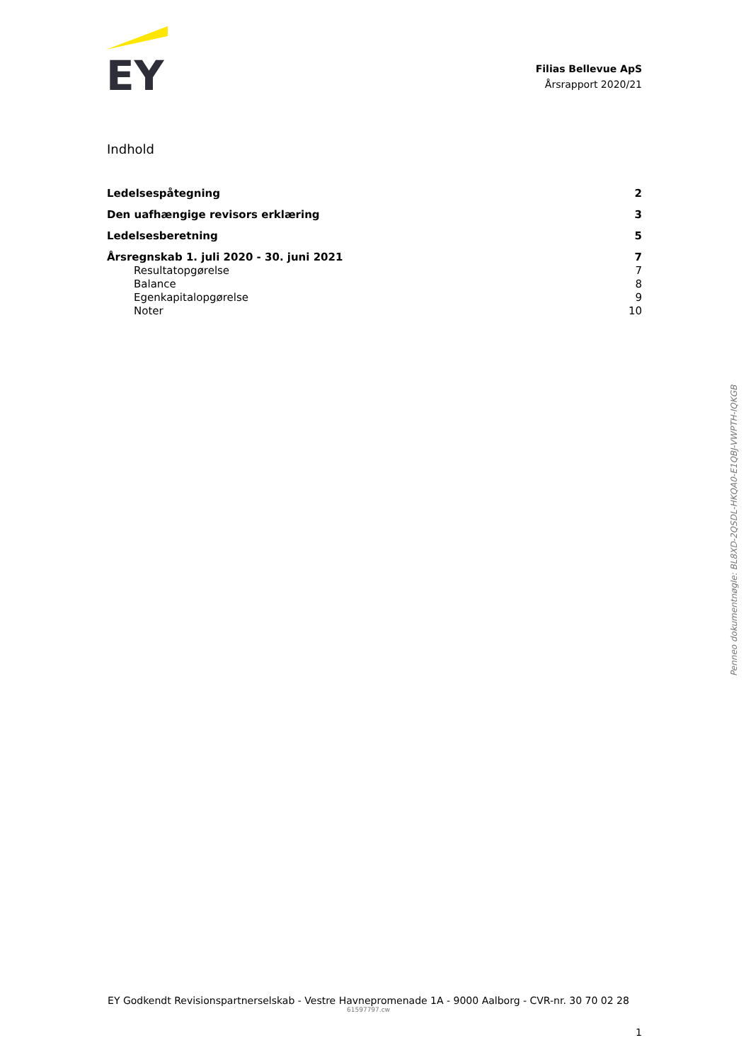EY
Filias Bellevue ApS
Årsrapport 2020/21
Indhold
Ledelsespåtegning 2
Den uafhængige revisors erklæring 3
Ledelsesberetning 5
Årsregnskab 1. juli 2020 - 30. juni 2021 7
Resultatopgørelse 7
Balance 8
Egenkapitalopgørelse 9
Noter 10
Penneo dokumentnøgle: BL8XD-2QSDL-HKQA0-E1QBJ-VWPTH-IQKGB
EY Godkendt Revisionspartnerselskab - Vestre Havnepromenade 1A - 9000 Aalborg - CVR-nr. 30 70 02 28
61597797.cw
1